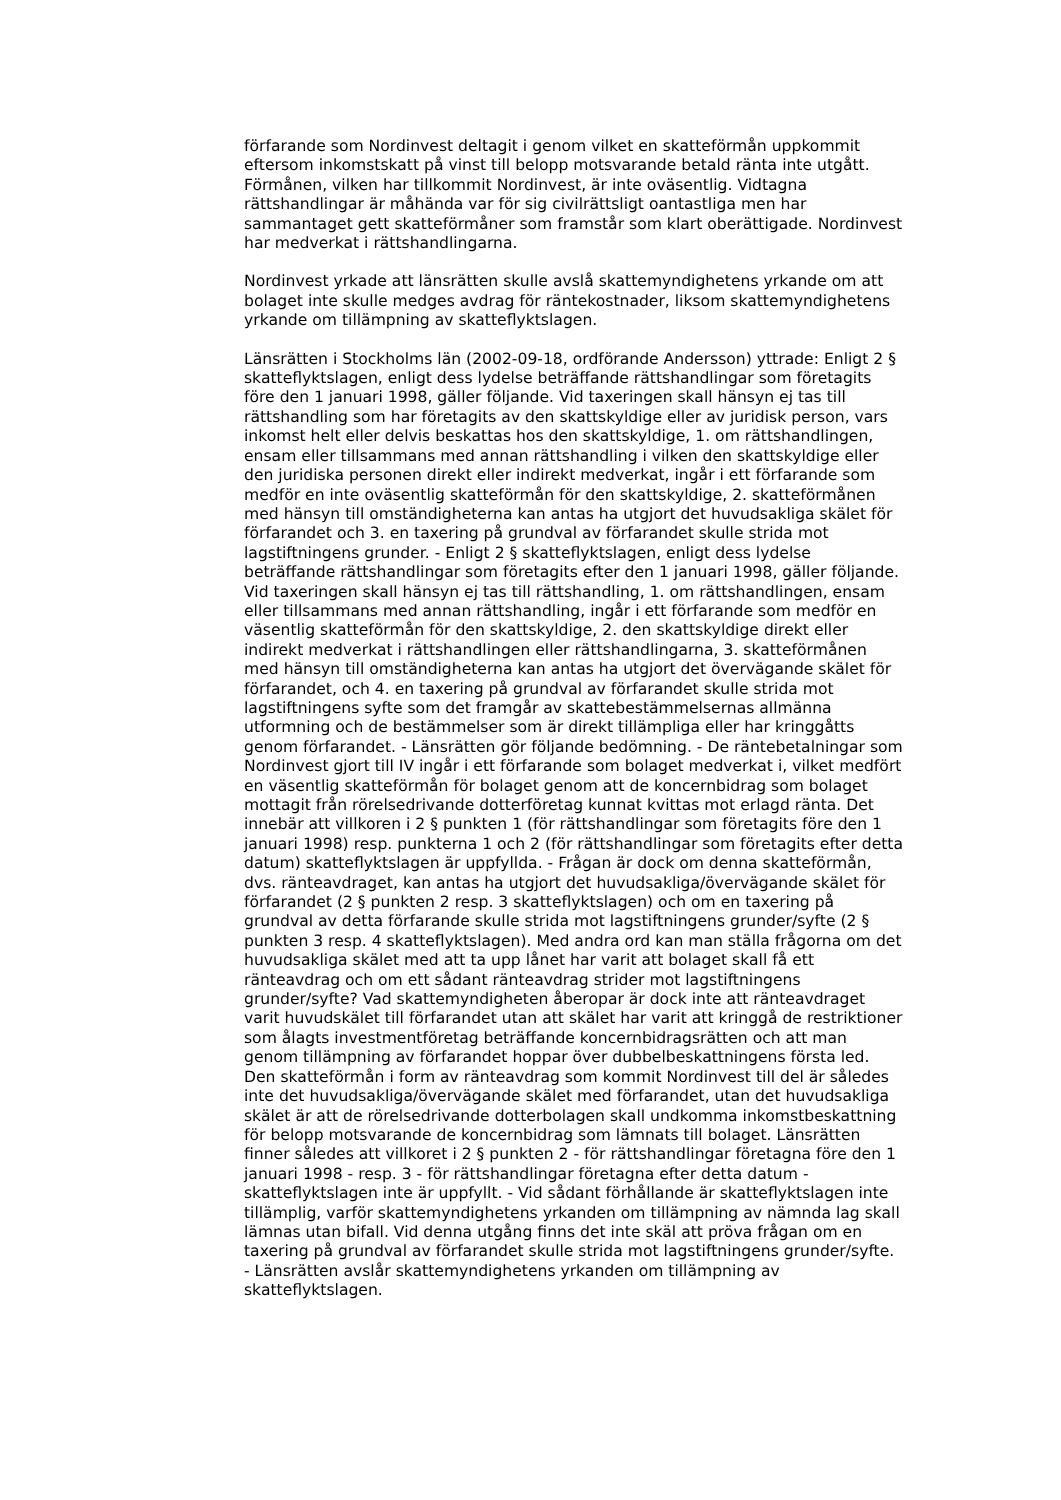förfarande som Nordinvest deltagit i genom vilket en skatteförmån uppkommit eftersom inkomstskatt på vinst till belopp motsvarande betald ränta inte utgått. Förmånen, vilken har tillkommit Nordinvest, är inte oväsentlig. Vidtagna rättshandlingar är måhända var för sig civilrättsligt oantastliga men har sammantaget gett skatteförmåner som framstår som klart oberättigade. Nordinvest har medverkat i rättshandlingarna.
Nordinvest yrkade att länsrätten skulle avslå skattemyndighetens yrkande om att bolaget inte skulle medges avdrag för räntekostnader, liksom skattemyndighetens yrkande om tillämpning av skatteflyktslagen.
Länsrätten i Stockholms län (2002-09-18, ordförande Andersson) yttrade: Enligt 2 § skatteflyktslagen, enligt dess lydelse beträffande rättshandlingar som företagits före den 1 januari 1998, gäller följande. Vid taxeringen skall hänsyn ej tas till rättshandling som har företagits av den skattskyldige eller av juridisk person, vars inkomst helt eller delvis beskattas hos den skattskyldige, 1. om rättshandlingen, ensam eller tillsammans med annan rättshandling i vilken den skattskyldige eller den juridiska personen direkt eller indirekt medverkat, ingår i ett förfarande som medför en inte oväsentlig skatteförmån för den skattskyldige, 2. skatteförmånen med hänsyn till omständigheterna kan antas ha utgjort det huvudsakliga skälet för förfarandet och 3. en taxering på grundval av förfarandet skulle strida mot lagstiftningens grunder. - Enligt 2 § skatteflyktslagen, enligt dess lydelse beträffande rättshandlingar som företagits efter den 1 januari 1998, gäller följande. Vid taxeringen skall hänsyn ej tas till rättshandling, 1. om rättshandlingen, ensam eller tillsammans med annan rättshandling, ingår i ett förfarande som medför en väsentlig skatteförmån för den skattskyldige, 2. den skattskyldige direkt eller indirekt medverkat i rättshandlingen eller rättshandlingarna, 3. skatteförmånen med hänsyn till omständigheterna kan antas ha utgjort det övervägande skälet för förfarandet, och 4. en taxering på grundval av förfarandet skulle strida mot lagstiftningens syfte som det framgår av skattebestämmelsernas allmänna utformning och de bestämmelser som är direkt tillämpliga eller har kringgåtts genom förfarandet. - Länsrätten gör följande bedömning. - De räntebetalningar som Nordinvest gjort till IV ingår i ett förfarande som bolaget medverkat i, vilket medfört en väsentlig skatteförmån för bolaget genom att de koncernbidrag som bolaget mottagit från rörelsedrivande dotterföretag kunnat kvittas mot erlagd ränta. Det innebär att villkoren i 2 § punkten 1 (för rättshandlingar som företagits före den 1 januari 1998) resp. punkterna 1 och 2 (för rättshandlingar som företagits efter detta datum) skatteflyktslagen är uppfyllda. - Frågan är dock om denna skatteförmån, dvs. ränteavdraget, kan antas ha utgjort det huvudsakliga/övervägande skälet för förfarandet (2 § punkten 2 resp. 3 skatteflyktslagen) och om en taxering på grundval av detta förfarande skulle strida mot lagstiftningens grunder/syfte (2 § punkten 3 resp. 4 skatteflyktslagen). Med andra ord kan man ställa frågorna om det huvudsakliga skälet med att ta upp lånet har varit att bolaget skall få ett ränteavdrag och om ett sådant ränteavdrag strider mot lagstiftningens grunder/syfte? Vad skattemyndigheten åberopar är dock inte att ränteavdraget varit huvudskälet till förfarandet utan att skälet har varit att kringgå de restriktioner som ålagts investmentföretag beträffande koncernbidragsrätten och att man genom tillämpning av förfarandet hoppar över dubbelbeskattningens första led. Den skatteförmån i form av ränteavdrag som kommit Nordinvest till del är således inte det huvudsakliga/övervägande skälet med förfarandet, utan det huvudsakliga skälet är att de rörelsedrivande dotterbolagen skall undkomma inkomstbeskattning för belopp motsvarande de koncernbidrag som lämnats till bolaget. Länsrätten finner således att villkoret i 2 § punkten 2 - för rättshandlingar företagna före den 1 januari 1998 - resp. 3 - för rättshandlingar företagna efter detta datum - skatteflyktslagen inte är uppfyllt. - Vid sådant förhållande är skatteflyktslagen inte tillämplig, varför skattemyndighetens yrkanden om tillämpning av nämnda lag skall lämnas utan bifall. Vid denna utgång finns det inte skäl att pröva frågan om en taxering på grundval av förfarandet skulle strida mot lagstiftningens grunder/syfte. - Länsrätten avslår skattemyndighetens yrkanden om tillämpning av skatteflyktslagen.